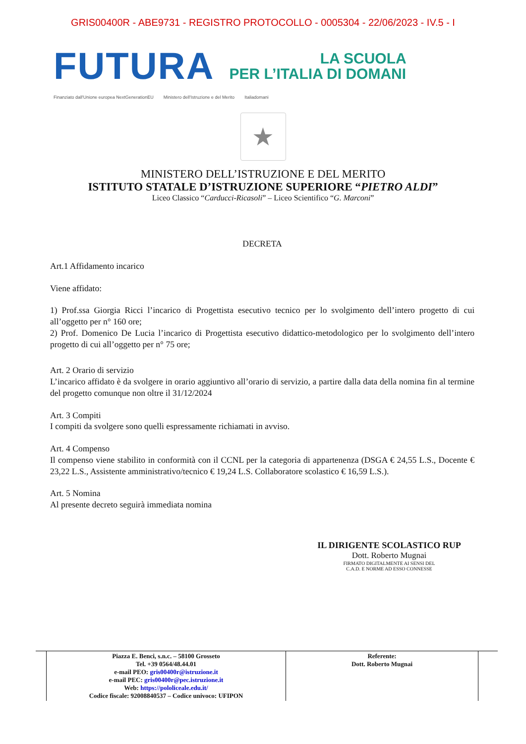GRIS00400R - ABE9731 - REGISTRO PROTOCOLLO - 0005304 - 22/06/2023 - IV.5 - I
FUTURA
LA SCUOLA
PER L’ITALIA DI DOMANI
Finanziato dall'Unione europea NextGenerationEU Ministero dell'Istruzione e del Merito Italiadomani
★
MINISTERO DELL’ISTRUZIONE E DEL MERITO
ISTITUTO STATALE D’ISTRUZIONE SUPERIORE “PIETRO ALDI”
Liceo Classico “Carducci-Ricasoli” – Liceo Scientifico “G. Marconi”
DECRETA
Art.1 Affidamento incarico
Viene affidato:
1) Prof.ssa Giorgia Ricci l’incarico di Progettista esecutivo tecnico per lo svolgimento dell’intero progetto di cui all’oggetto per n° 160 ore;
2) Prof. Domenico De Lucia l’incarico di Progettista esecutivo didattico-metodologico per lo svolgimento dell’intero progetto di cui all’oggetto per n° 75 ore;
Art. 2 Orario di servizio
L’incarico affidato è da svolgere in orario aggiuntivo all’orario di servizio, a partire dalla data della nomina fin al termine del progetto comunque non oltre il 31/12/2024
Art. 3 Compiti
I compiti da svolgere sono quelli espressamente richiamati in avviso.
Art. 4 Compenso
Il compenso viene stabilito in conformità con il CCNL per la categoria di appartenenza (DSGA € 24,55 L.S., Docente € 23,22 L.S., Assistente amministrativo/tecnico € 19,24 L.S. Collaboratore scolastico € 16,59 L.S.).
Art. 5 Nomina
Al presente decreto seguirà immediata nomina
IL DIRIGENTE SCOLASTICO RUP
Dott. Roberto Mugnai
FIRMATO DIGITALMENTE AI SENSI DEL
C.A.D. E NORME AD ESSO CONNESSE
| Piazza E. Benci, s.n.c. – 58100 Grosseto Tel. +39 0564/48.44.01 e-mail PEO: gris00400r@istruzione.it e-mail PEC: gris00400r@pec.istruzione.it Web: https://pololiceale.edu.it/ Codice fiscale: 92008840537 – Codice univoco: UFIPON | Referente: Dott. Roberto Mugnai |